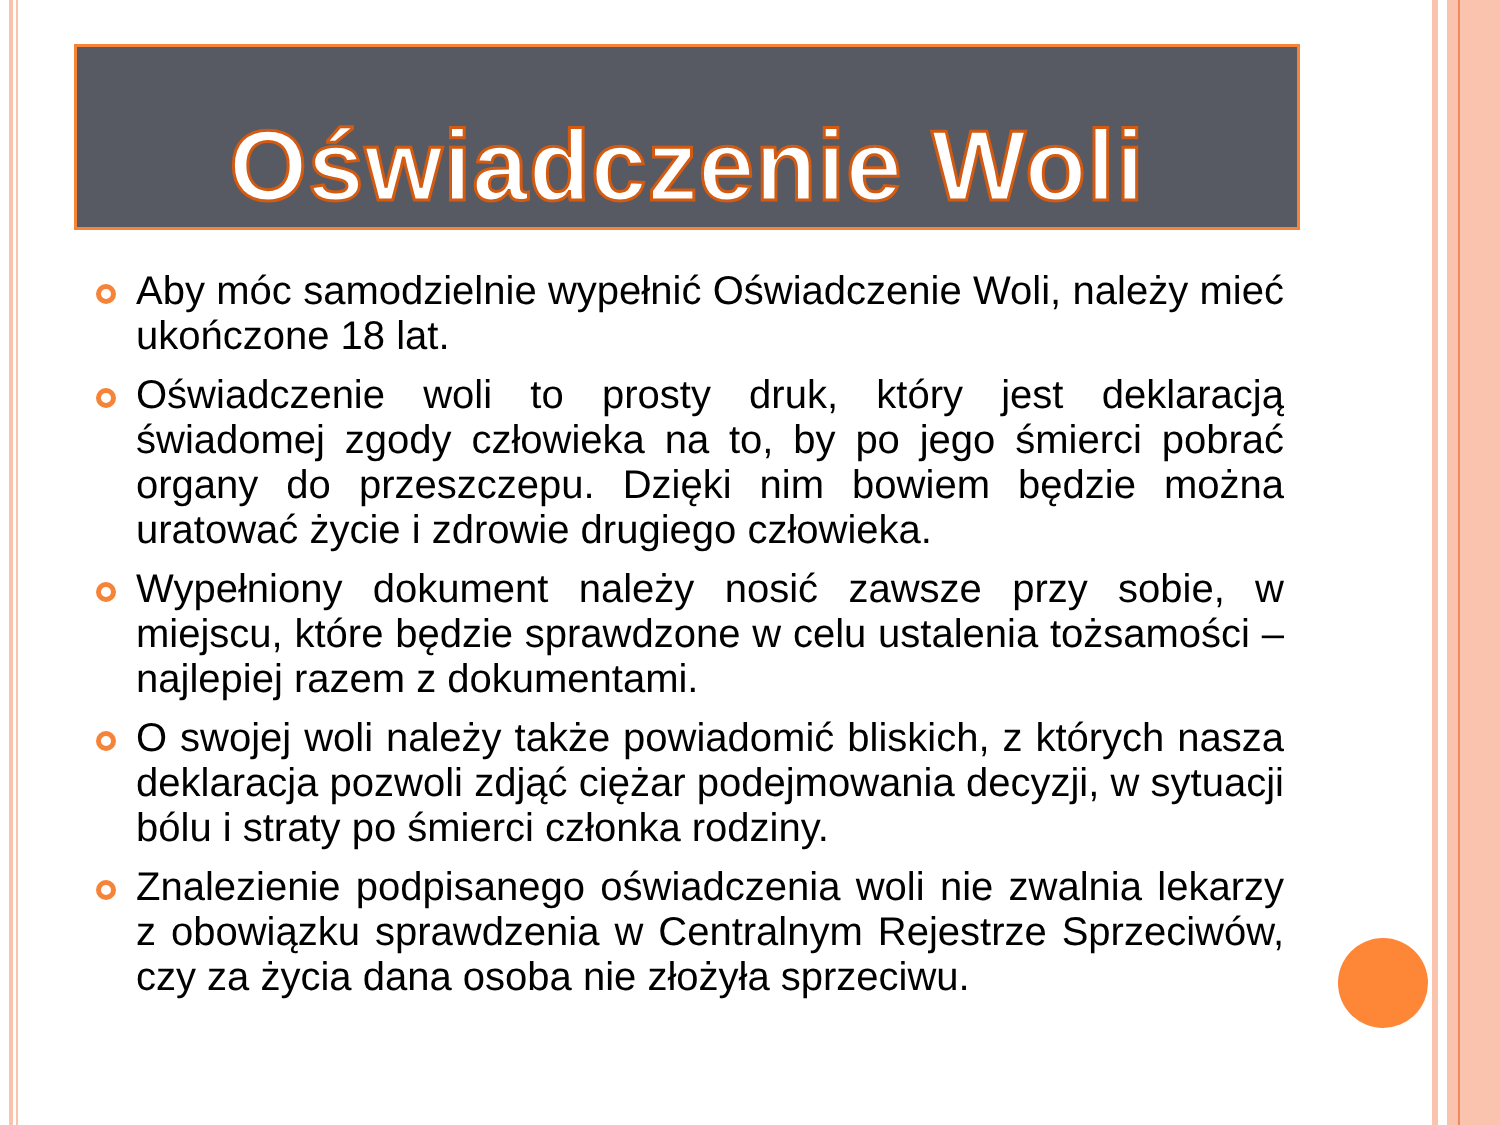Oświadczenie Woli
Aby móc samodzielnie wypełnić Oświadczenie Woli, należy mieć ukończone 18 lat.
Oświadczenie woli to prosty druk, który jest deklaracją świadomej zgody człowieka na to, by po jego śmierci pobrać organy do przeszczepu. Dzięki nim bowiem będzie można uratować życie i zdrowie drugiego człowieka.
Wypełniony dokument należy nosić zawsze przy sobie, w miejscu, które będzie sprawdzone w celu ustalenia tożsamości – najlepiej razem z dokumentami.
O swojej woli należy także powiadomić bliskich, z których nasza deklaracja pozwoli zdjąć ciężar podejmowania decyzji, w sytuacji bólu i straty po śmierci członka rodziny.
Znalezienie podpisanego oświadczenia woli nie zwalnia lekarzy z obowiązku sprawdzenia w Centralnym Rejestrze Sprzeciwów, czy za życia dana osoba nie złożyła sprzeciwu.